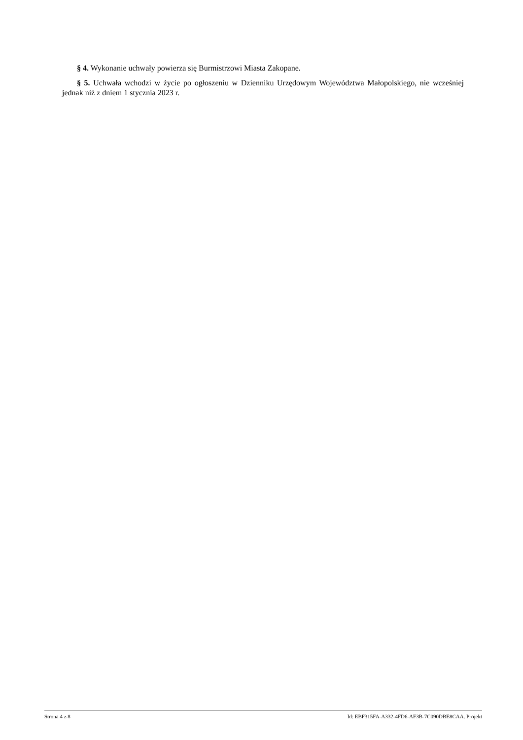§ 4. Wykonanie uchwały powierza się Burmistrzowi Miasta Zakopane.
§ 5. Uchwała wchodzi w życie po ogłoszeniu w Dzienniku Urzędowym Województwa Małopolskiego, nie wcześniej jednak niż z dniem 1 stycznia 2023 r.
Strona 4 z 8 Id: EBF315FA-A332-4FD6-AF3B-7C090DBE8CAA. Projekt